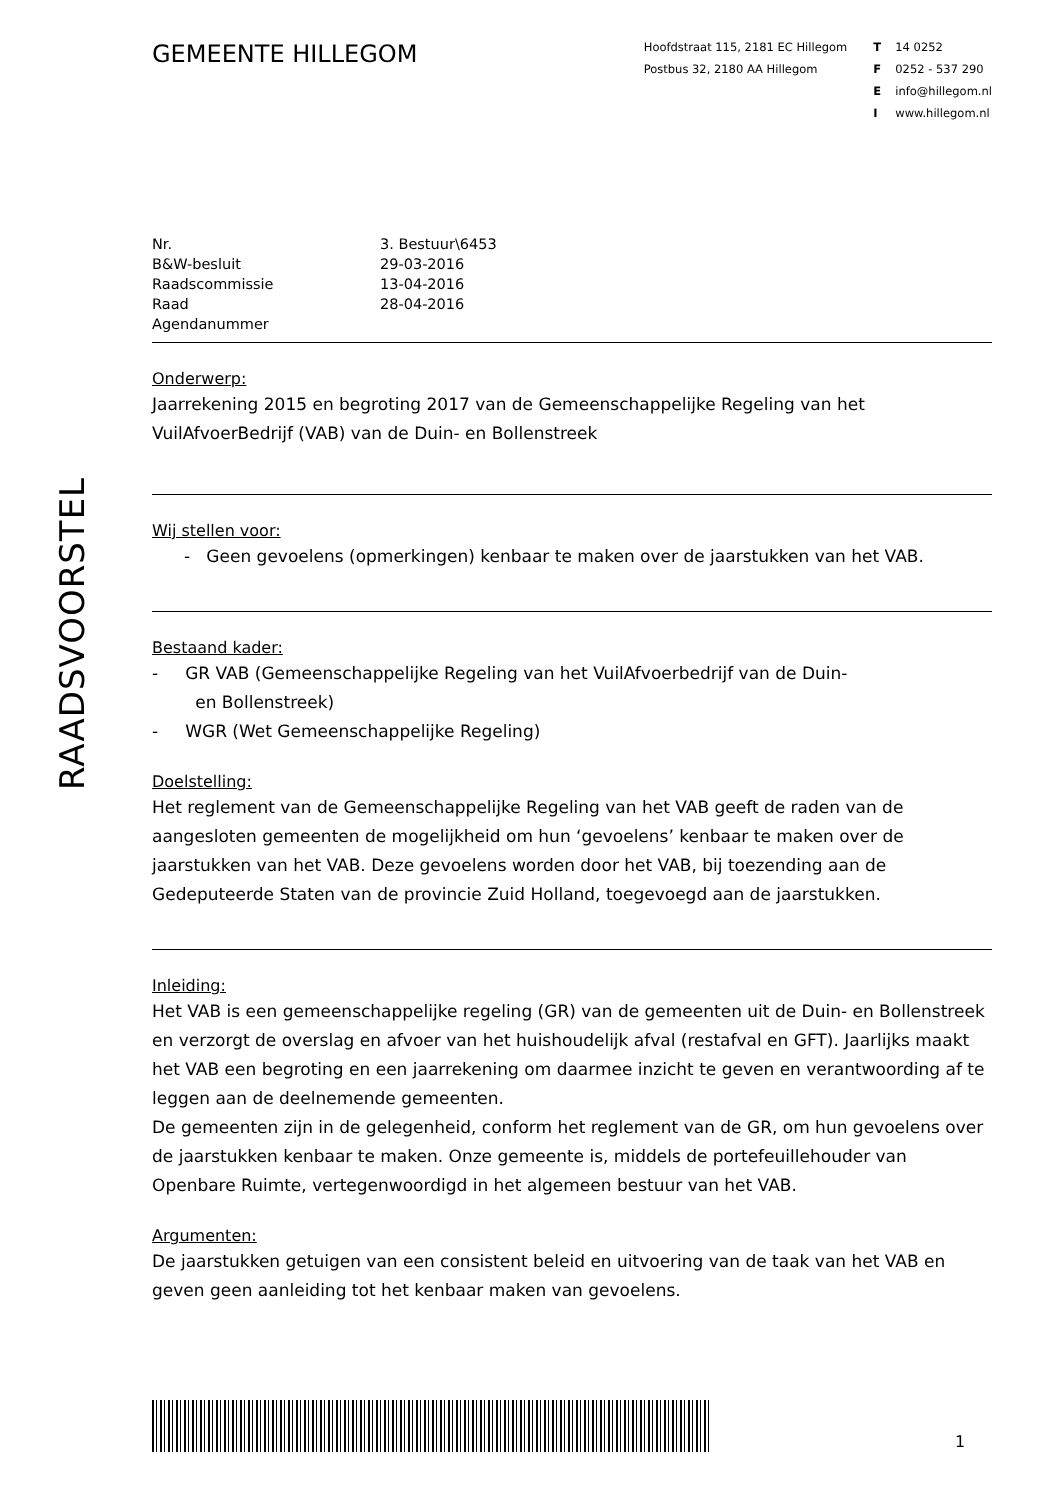RAADSVOORSTEL
GEMEENTE HILLEGOM
Hoofdstraat 115, 2181 EC Hillegom
Postbus 32, 2180 AA Hillegom
T 14 0252
F 0252 - 537 290
Einfo@hillegom.nl
Iwww.hillegom.nl
| Nr. | 3. Bestuur\6453 |
| B&W-besluit | 29-03-2016 |
| Raadscommissie | 13-04-2016 |
| Raad | 28-04-2016 |
| Agendanummer | |
Onderwerp:
Jaarrekening 2015 en begroting 2017 van de Gemeenschappelijke Regeling van het VuilAfvoerBedrijf (VAB) van de Duin- en Bollenstreek
Wij stellen voor:
- Geen gevoelens (opmerkingen) kenbaar te maken over de jaarstukken van het VAB.
Bestaand kader:
- GR VAB (Gemeenschappelijke Regeling van het VuilAfvoerbedrijf van de Duin-
en Bollenstreek)
- WGR (Wet Gemeenschappelijke Regeling)
Doelstelling:
Het reglement van de Gemeenschappelijke Regeling van het VAB geeft de raden van de aangesloten gemeenten de mogelijkheid om hun ‘gevoelens’ kenbaar te maken over de jaarstukken van het VAB. Deze gevoelens worden door het VAB, bij toezending aan de Gedeputeerde Staten van de provincie Zuid Holland, toegevoegd aan de jaarstukken.
Inleiding:
Het VAB is een gemeenschappelijke regeling (GR) van de gemeenten uit de Duin- en Bollenstreek en verzorgt de overslag en afvoer van het huishoudelijk afval (restafval en GFT). Jaarlijks maakt het VAB een begroting en een jaarrekening om daarmee inzicht te geven en verantwoording af te leggen aan de deelnemende gemeenten.
De gemeenten zijn in de gelegenheid, conform het reglement van de GR, om hun gevoelens over de jaarstukken kenbaar te maken. Onze gemeente is, middels de portefeuillehouder van Openbare Ruimte, vertegenwoordigd in het algemeen bestuur van het VAB.
Argumenten:
De jaarstukken getuigen van een consistent beleid en uitvoering van de taak van het VAB en geven geen aanleiding tot het kenbaar maken van gevoelens.
1